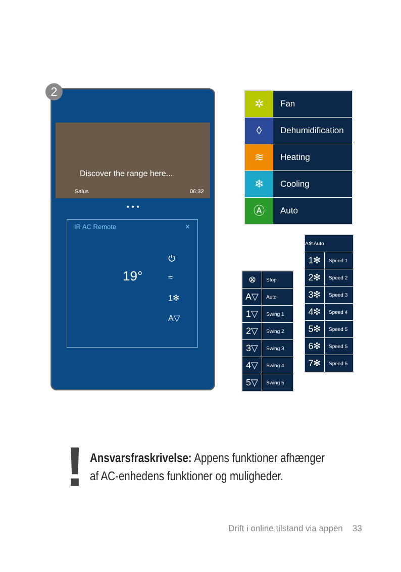Discover the range here...
Salus 06:32
• • •
IR AC Remote ✕
19°
⏻
≈
1✻
A▽
2
✲ Fan
◊ Dehumidification
≋ Heating
❄ Cooling
Ⓐ Auto
A✻ Auto
1✻ Speed 1
2✻ Speed 2
3✻ Speed 3
4✻ Speed 4
5✻ Speed 5
6✻ Speed 5
7✻ Speed 5
⊗ Stop
A▽ Auto
1▽ Swing 1
2▽ Swing 2
3▽ Swing 3
4▽ Swing 4
5▽ Swing 5
!
Ansvarsfraskrivelse: Appens funktioner afhænger
af AC-enhedens funktioner og muligheder.
Drift i online tilstand via appen 33